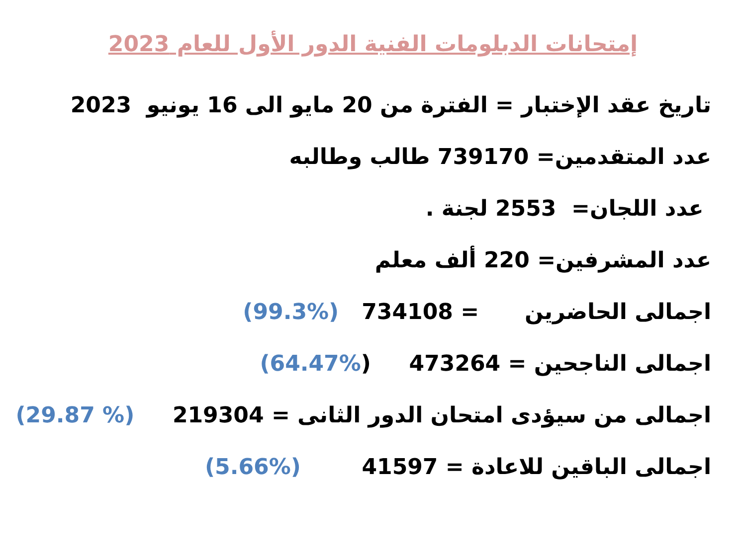إمتحانات الدبلومات الفنية الدور الأول للعام 2023
تاريخ عقد الإختبار = الفترة من 20 مايو الى 16 يونيو 2023
عدد المتقدمين= 739170 طالب وطالبه
عدد اللجان= 2553 لجنة .
عدد المشرفين= 220 ألف معلم
اجمالى الحاضرين = 734108 (%99.3)
اجمالى الناجحين = 473264 (%64.47)
اجمالى من سيؤدى امتحان الدور الثانى = 219304 (% 29.87)
اجمالى الباقين للاعادة = 41597 (%5.66)